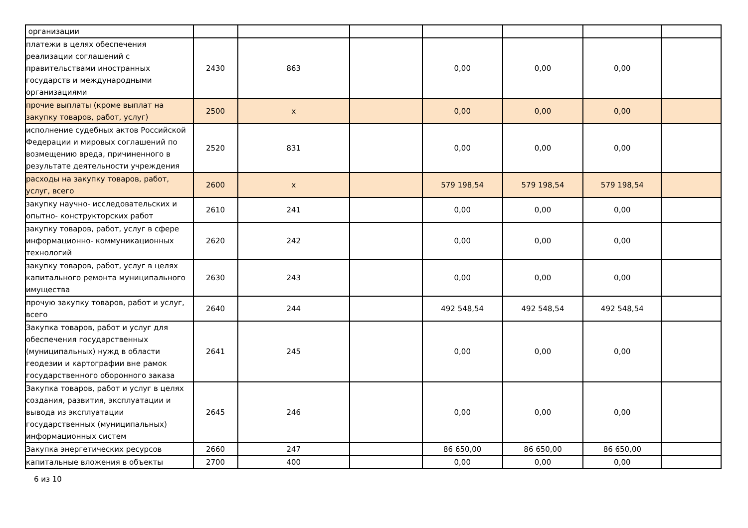| организации | | | | | | | |
| платежи в целях обеспечения реализации соглашений с правительствами иностранных государств и международными организациями | 2430 | 863 | | 0,00 | 0,00 | 0,00 | |
| прочие выплаты (кроме выплат на закупку товаров, работ, услуг) | 2500 | x | | 0,00 | 0,00 | 0,00 | |
| исполнение судебных актов Российской Федерации и мировых соглашений по возмещению вреда, причиненного в результате деятельности учреждения | 2520 | 831 | | 0,00 | 0,00 | 0,00 | |
| расходы на закупку товаров, работ, услуг, всего | 2600 | x | | 579 198,54 | 579 198,54 | 579 198,54 | |
| закупку научно- исследовательских и опытно- конструкторских работ | 2610 | 241 | | 0,00 | 0,00 | 0,00 | |
| закупку товаров, работ, услуг в сфере информационно- коммуникационных технологий | 2620 | 242 | | 0,00 | 0,00 | 0,00 | |
| закупку товаров, работ, услуг в целях капитального ремонта муниципального имущества | 2630 | 243 | | 0,00 | 0,00 | 0,00 | |
| прочую закупку товаров, работ и услуг, всего | 2640 | 244 | | 492 548,54 | 492 548,54 | 492 548,54 | |
| Закупка товаров, работ и услуг для обеспечения государственных (муниципальных) нужд в области геодезии и картографии вне рамок государственного оборонного заказа | 2641 | 245 | | 0,00 | 0,00 | 0,00 | |
| Закупка товаров, работ и услуг в целях создания, развития, эксплуатации и вывода из эксплуатации государственных (муниципальных) информационных систем | 2645 | 246 | | 0,00 | 0,00 | 0,00 | |
| Закупка энергетических ресурсов | 2660 | 247 | | 86 650,00 | 86 650,00 | 86 650,00 | |
| капитальные вложения в объекты | 2700 | 400 | | 0,00 | 0,00 | 0,00 | |
6 из 10